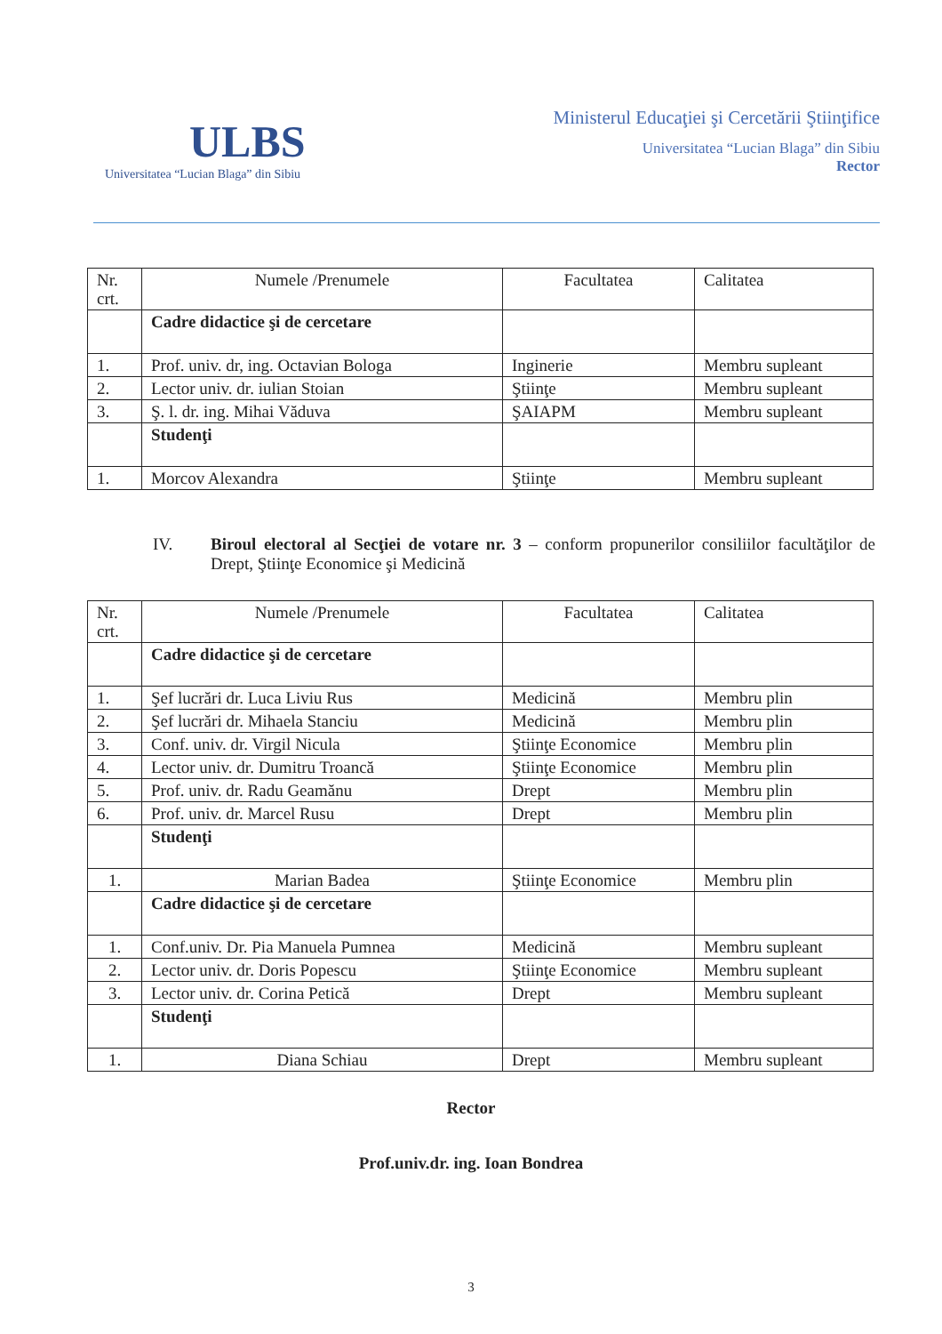ULBS
Universitatea “Lucian Blaga” din Sibiu
Ministerul Educaţiei şi Cercetării Ştiinţifice
Universitatea “Lucian Blaga” din Sibiu
Rector
| Nr. crt. | Numele /Prenumele | Facultatea | Calitatea |
| | Cadre didactice şi de cercetare | | |
| 1. | Prof. univ. dr, ing. Octavian Bologa | Inginerie | Membru supleant |
| 2. | Lector univ. dr. iulian Stoian | Ştiinţe | Membru supleant |
| 3. | Ş. l. dr. ing. Mihai Văduva | ŞAIAPM | Membru supleant |
| | Studenţi | | |
| 1. | Morcov Alexandra | Ştiinţe | Membru supleant |
IV. Biroul electoral al Secţiei de votare nr. 3 – conform propunerilor consiliilor facultăţilor de Drept, Ştiinţe Economice şi Medicină
| Nr. crt. | Numele /Prenumele | Facultatea | Calitatea |
| | Cadre didactice şi de cercetare | | |
| 1. | Şef lucrări dr. Luca Liviu Rus | Medicină | Membru plin |
| 2. | Şef lucrări dr. Mihaela Stanciu | Medicină | Membru plin |
| 3. | Conf. univ. dr. Virgil Nicula | Ştiinţe Economice | Membru plin |
| 4. | Lector univ. dr. Dumitru Troancă | Ştiinţe Economice | Membru plin |
| 5. | Prof. univ. dr. Radu Geamănu | Drept | Membru plin |
| 6. | Prof. univ. dr. Marcel Rusu | Drept | Membru plin |
| | Studenţi | | |
| 1. | Marian Badea | Ştiinţe Economice | Membru plin |
| | Cadre didactice şi de cercetare | | |
| 1. | Conf.univ. Dr. Pia Manuela Pumnea | Medicină | Membru supleant |
| 2. | Lector univ. dr. Doris Popescu | Ştiinţe Economice | Membru supleant |
| 3. | Lector univ. dr. Corina Petică | Drept | Membru supleant |
| | Studenţi | | |
| 1. | Diana Schiau | Drept | Membru supleant |
Rector
Prof.univ.dr. ing. Ioan Bondrea
3